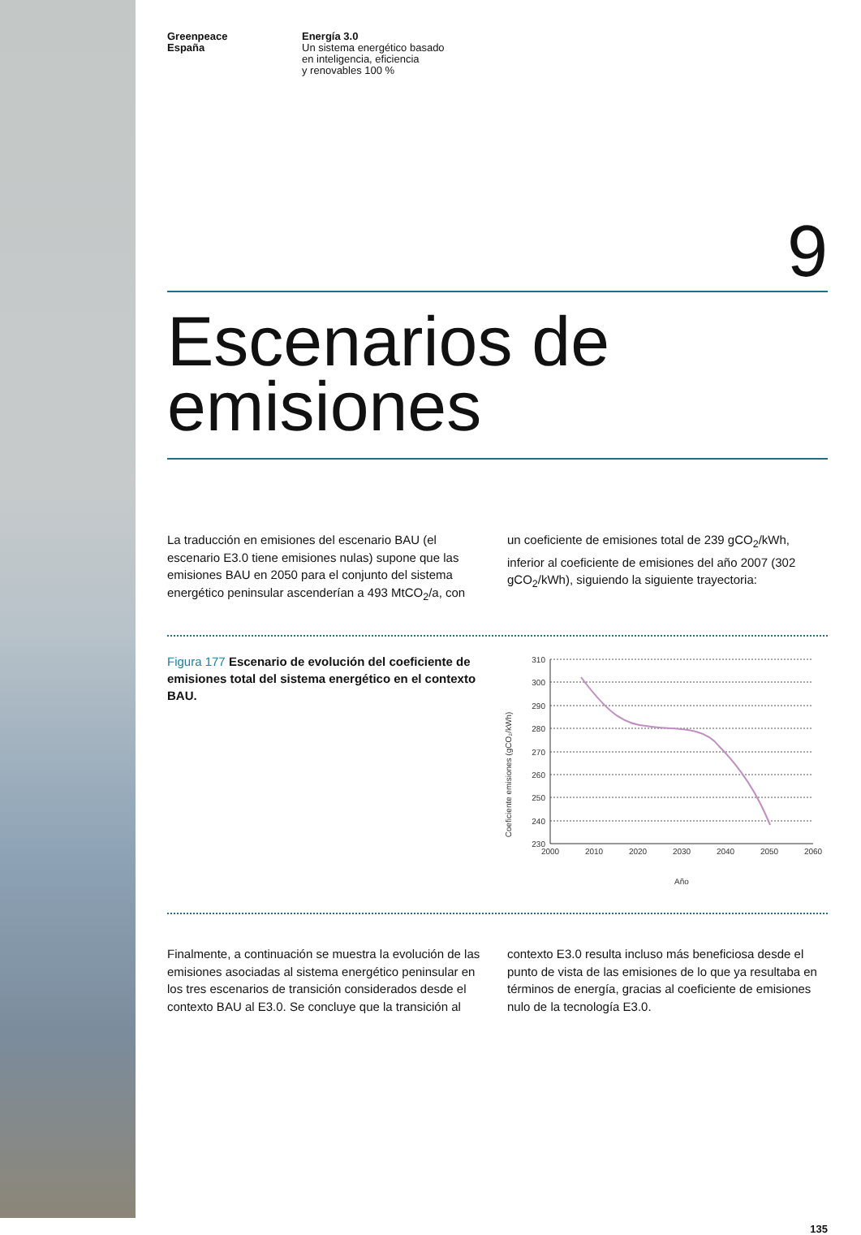Greenpeace
España
Energía 3.0
Un sistema energético basado
en inteligencia, eficiencia
y renovables 100 %
9
Escenarios de
emisiones
La traducción en emisiones del escenario BAU (el escenario E3.0 tiene emisiones nulas) supone que las emisiones BAU en 2050 para el conjunto del sistema energético peninsular ascenderían a 493 MtCO<sub>2</sub>/a, con
un coeficiente de emisiones total de 239 gCO<sub>2</sub>/kWh, inferior al coeficiente de emisiones del año 2007 (302 gCO<sub>2</sub>/kWh), siguiendo la siguiente trayectoria:
Figura 177 Escenario de evolución del coeficiente de emisiones total del sistema energético en el contexto BAU.
Coeficiente emisiones (gCO₂/kWh)
310
300
290
280
270
260
250
240
230
2000
2010
2020
2030
2040
2050
2060
Año
Finalmente, a continuación se muestra la evolución de las emisiones asociadas al sistema energético peninsular en los tres escenarios de transición considerados desde el contexto BAU al E3.0. Se concluye que la transición al
contexto E3.0 resulta incluso más beneficiosa desde el punto de vista de las emisiones de lo que ya resultaba en términos de energía, gracias al coeficiente de emisiones nulo de la tecnología E3.0.
135